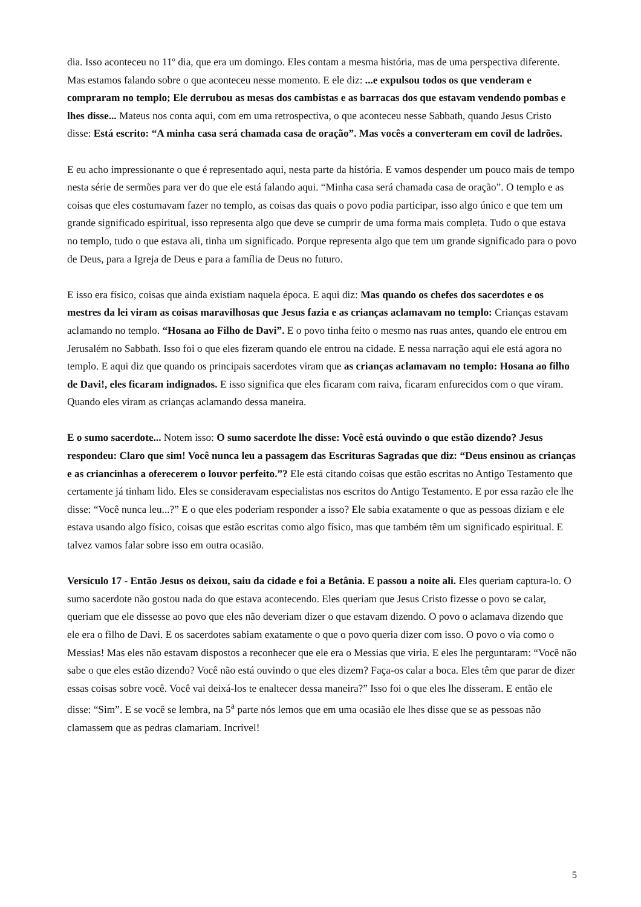dia. Isso aconteceu no 11º dia, que era um domingo. Eles contam a mesma história, mas de uma perspectiva diferente. Mas estamos falando sobre o que aconteceu nesse momento. E ele diz: ...e expulsou todos os que venderam e compraram no templo; Ele derrubou as mesas dos cambistas e as barracas dos que estavam vendendo pombas e lhes disse... Mateus nos conta aqui, com em uma retrospectiva, o que aconteceu nesse Sabbath, quando Jesus Cristo disse: Está escrito: “A minha casa será chamada casa de oração”. Mas vocês a converteram em covil de ladrões.
E eu acho impressionante o que é representado aqui, nesta parte da história. E vamos despender um pouco mais de tempo nesta série de sermões para ver do que ele está falando aqui. “Minha casa será chamada casa de oração”. O templo e as coisas que eles costumavam fazer no templo, as coisas das quais o povo podia participar, isso algo único e que tem um grande significado espiritual, isso representa algo que deve se cumprir de uma forma mais completa. Tudo o que estava no templo, tudo o que estava ali, tinha um significado. Porque representa algo que tem um grande significado para o povo de Deus, para a Igreja de Deus e para a família de Deus no futuro.
E isso era físico, coisas que ainda existiam naquela época. E aqui diz: Mas quando os chefes dos sacerdotes e os mestres da lei viram as coisas maravilhosas que Jesus fazia e as crianças aclamavam no templo: Crianças estavam aclamando no templo. “Hosana ao Filho de Davi”. E o povo tinha feito o mesmo nas ruas antes, quando ele entrou em Jerusalém no Sabbath. Isso foi o que eles fizeram quando ele entrou na cidade. E nessa narração aqui ele está agora no templo. E aqui diz que quando os principais sacerdotes viram que as crianças aclamavam no templo: Hosana ao filho de Davi!, eles ficaram indignados. E isso significa que eles ficaram com raiva, ficaram enfurecidos com o que viram. Quando eles viram as crianças aclamando dessa maneira.
E o sumo sacerdote... Notem isso: O sumo sacerdote lhe disse: Você está ouvindo o que estão dizendo? Jesus respondeu: Claro que sim! Você nunca leu a passagem das Escrituras Sagradas que diz: “Deus ensinou as crianças e as criancinhas a oferecerem o louvor perfeito.”? Ele está citando coisas que estão escritas no Antigo Testamento que certamente já tinham lido. Eles se consideravam especialistas nos escritos do Antigo Testamento. E por essa razão ele lhe disse: “Você nunca leu...?” E o que eles poderiam responder a isso? Ele sabia exatamente o que as pessoas diziam e ele estava usando algo físico, coisas que estão escritas como algo físico, mas que também têm um significado espiritual. E talvez vamos falar sobre isso em outra ocasião.
Versículo 17 - Então Jesus os deixou, saiu da cidade e foi a Betânia. E passou a noite ali. Eles queriam captura-lo. O sumo sacerdote não gostou nada do que estava acontecendo. Eles queriam que Jesus Cristo fizesse o povo se calar, queriam que ele dissesse ao povo que eles não deveriam dizer o que estavam dizendo. O povo o aclamava dizendo que ele era o filho de Davi. E os sacerdotes sabiam exatamente o que o povo queria dizer com isso. O povo o via como o Messias! Mas eles não estavam dispostos a reconhecer que ele era o Messias que viria. E eles lhe perguntaram: “Você não sabe o que eles estão dizendo? Você não está ouvindo o que eles dizem? Faça-os calar a boca. Eles têm que parar de dizer essas coisas sobre você. Você vai deixá-los te enaltecer dessa maneira?” Isso foi o que eles lhe disseram. E então ele disse: “Sim”. E se você se lembra, na 5<sup>a</sup> parte nós lemos que em uma ocasião ele lhes disse que se as pessoas não clamassem que as pedras clamariam. Incrível!
5